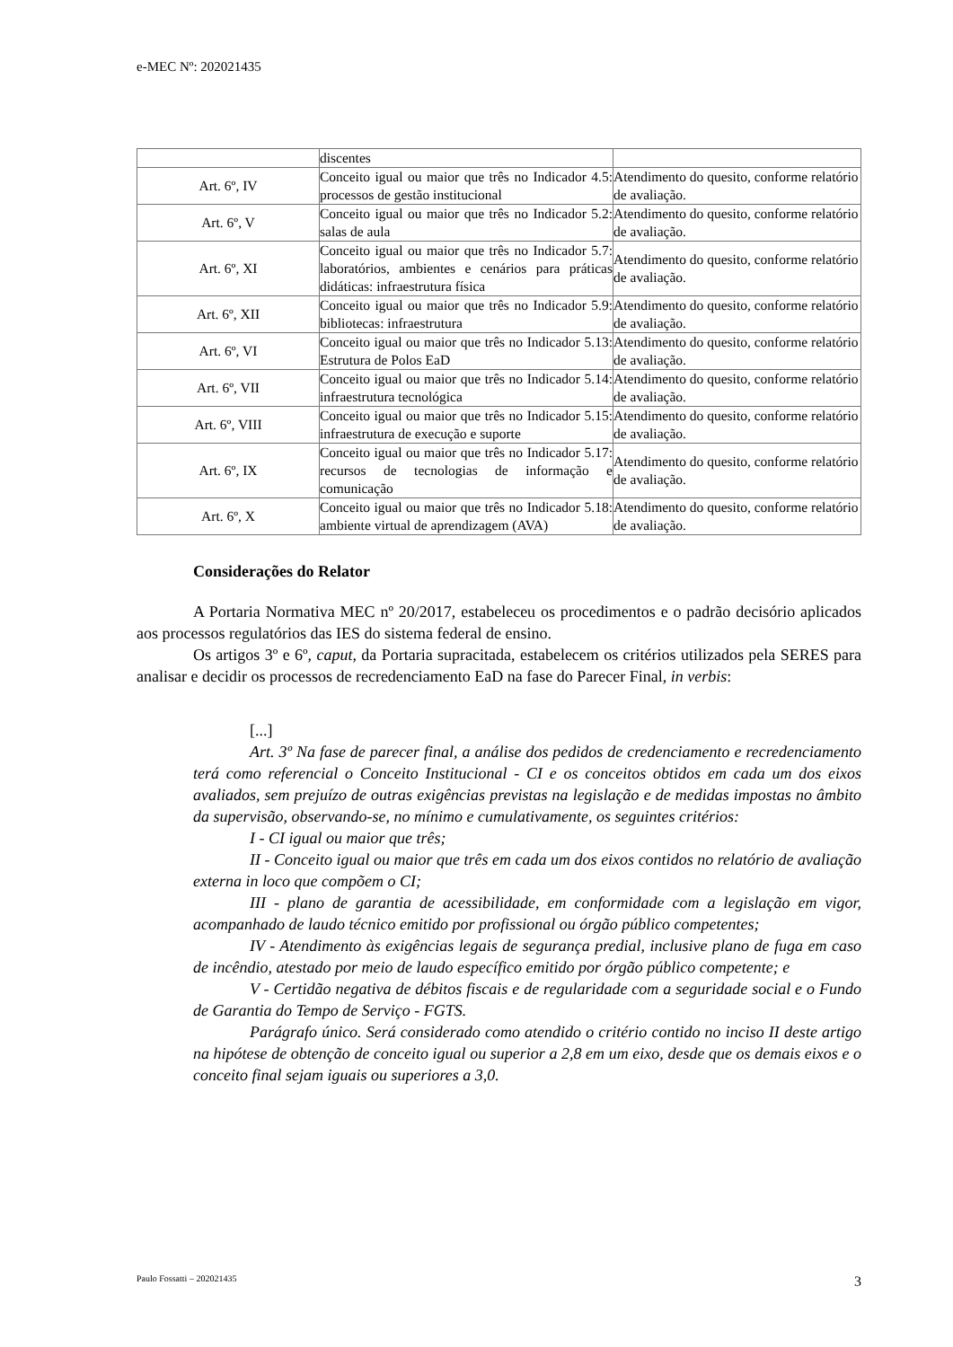e-MEC Nº: 202021435
| | discentes | |
| Art. 6º, IV | Conceito igual ou maior que três no Indicador 4.5: processos de gestão institucional | Atendimento do quesito, conforme relatório de avaliação. |
| Art. 6º, V | Conceito igual ou maior que três no Indicador 5.2: salas de aula | Atendimento do quesito, conforme relatório de avaliação. |
| Art. 6º, XI | Conceito igual ou maior que três no Indicador 5.7: laboratórios, ambientes e cenários para práticas didáticas: infraestrutura física | Atendimento do quesito, conforme relatório de avaliação. |
| Art. 6º, XII | Conceito igual ou maior que três no Indicador 5.9: bibliotecas: infraestrutura | Atendimento do quesito, conforme relatório de avaliação. |
| Art. 6º, VI | Conceito igual ou maior que três no Indicador 5.13: Estrutura de Polos EaD | Atendimento do quesito, conforme relatório de avaliação. |
| Art. 6º, VII | Conceito igual ou maior que três no Indicador 5.14: infraestrutura tecnológica | Atendimento do quesito, conforme relatório de avaliação. |
| Art. 6º, VIII | Conceito igual ou maior que três no Indicador 5.15: infraestrutura de execução e suporte | Atendimento do quesito, conforme relatório de avaliação. |
| Art. 6º, IX | Conceito igual ou maior que três no Indicador 5.17: recursos de tecnologias de informação e comunicação | Atendimento do quesito, conforme relatório de avaliação. |
| Art. 6º, X | Conceito igual ou maior que três no Indicador 5.18: ambiente virtual de aprendizagem (AVA) | Atendimento do quesito, conforme relatório de avaliação. |
Considerações do Relator
A Portaria Normativa MEC nº 20/2017, estabeleceu os procedimentos e o padrão decisório aplicados aos processos regulatórios das IES do sistema federal de ensino.
Os artigos 3º e 6º, caput, da Portaria supracitada, estabelecem os critérios utilizados pela SERES para analisar e decidir os processos de recredenciamento EaD na fase do Parecer Final, in verbis:
[...]
Art. 3º Na fase de parecer final, a análise dos pedidos de credenciamento e recredenciamento terá como referencial o Conceito Institucional - CI e os conceitos obtidos em cada um dos eixos avaliados, sem prejuízo de outras exigências previstas na legislação e de medidas impostas no âmbito da supervisão, observando-se, no mínimo e cumulativamente, os seguintes critérios:
I - CI igual ou maior que três;
II - Conceito igual ou maior que três em cada um dos eixos contidos no relatório de avaliação externa in loco que compõem o CI;
III - plano de garantia de acessibilidade, em conformidade com a legislação em vigor, acompanhado de laudo técnico emitido por profissional ou órgão público competentes;
IV - Atendimento às exigências legais de segurança predial, inclusive plano de fuga em caso de incêndio, atestado por meio de laudo específico emitido por órgão público competente; e
V - Certidão negativa de débitos fiscais e de regularidade com a seguridade social e o Fundo de Garantia do Tempo de Serviço - FGTS.
Parágrafo único. Será considerado como atendido o critério contido no inciso II deste artigo na hipótese de obtenção de conceito igual ou superior a 2,8 em um eixo, desde que os demais eixos e o conceito final sejam iguais ou superiores a 3,0.
Paulo Fossatti – 202021435 3